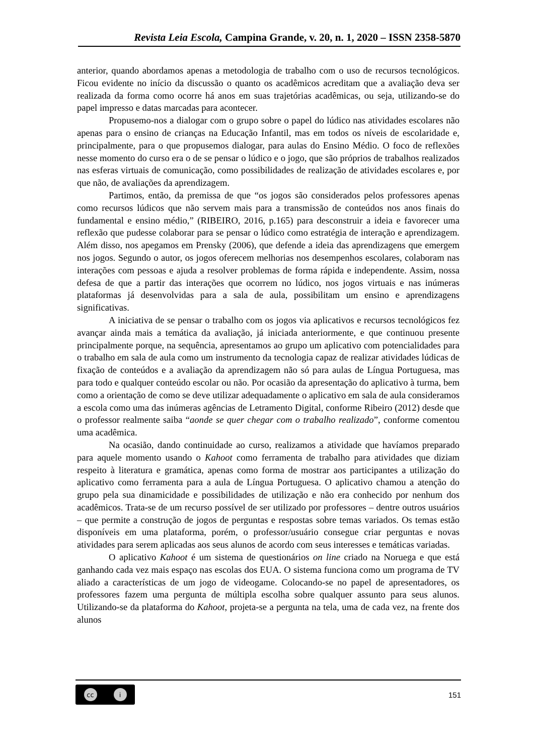Revista Leia Escola, Campina Grande, v. 20, n. 1, 2020 – ISSN 2358-5870
anterior, quando abordamos apenas a metodologia de trabalho com o uso de recursos tecnológicos. Ficou evidente no início da discussão o quanto os acadêmicos acreditam que a avaliação deva ser realizada da forma como ocorre há anos em suas trajetórias acadêmicas, ou seja, utilizando-se do papel impresso e datas marcadas para acontecer.
Propusemo-nos a dialogar com o grupo sobre o papel do lúdico nas atividades escolares não apenas para o ensino de crianças na Educação Infantil, mas em todos os níveis de escolaridade e, principalmente, para o que propusemos dialogar, para aulas do Ensino Médio. O foco de reflexões nesse momento do curso era o de se pensar o lúdico e o jogo, que são próprios de trabalhos realizados nas esferas virtuais de comunicação, como possibilidades de realização de atividades escolares e, por que não, de avaliações da aprendizagem.
Partimos, então, da premissa de que “os jogos são considerados pelos professores apenas como recursos lúdicos que não servem mais para a transmissão de conteúdos nos anos finais do fundamental e ensino médio,” (RIBEIRO, 2016, p.165) para desconstruir a ideia e favorecer uma reflexão que pudesse colaborar para se pensar o lúdico como estratégia de interação e aprendizagem. Além disso, nos apegamos em Prensky (2006), que defende a ideia das aprendizagens que emergem nos jogos. Segundo o autor, os jogos oferecem melhorias nos desempenhos escolares, colaboram nas interações com pessoas e ajuda a resolver problemas de forma rápida e independente. Assim, nossa defesa de que a partir das interações que ocorrem no lúdico, nos jogos virtuais e nas inúmeras plataformas já desenvolvidas para a sala de aula, possibilitam um ensino e aprendizagens significativas.
A iniciativa de se pensar o trabalho com os jogos via aplicativos e recursos tecnológicos fez avançar ainda mais a temática da avaliação, já iniciada anteriormente, e que continuou presente principalmente porque, na sequência, apresentamos ao grupo um aplicativo com potencialidades para o trabalho em sala de aula como um instrumento da tecnologia capaz de realizar atividades lúdicas de fixação de conteúdos e a avaliação da aprendizagem não só para aulas de Língua Portuguesa, mas para todo e qualquer conteúdo escolar ou não. Por ocasião da apresentação do aplicativo à turma, bem como a orientação de como se deve utilizar adequadamente o aplicativo em sala de aula consideramos a escola como uma das inúmeras agências de Letramento Digital, conforme Ribeiro (2012) desde que o professor realmente saiba “aonde se quer chegar com o trabalho realizado”, conforme comentou uma acadêmica.
Na ocasião, dando continuidade ao curso, realizamos a atividade que havíamos preparado para aquele momento usando o Kahoot como ferramenta de trabalho para atividades que diziam respeito à literatura e gramática, apenas como forma de mostrar aos participantes a utilização do aplicativo como ferramenta para a aula de Língua Portuguesa. O aplicativo chamou a atenção do grupo pela sua dinamicidade e possibilidades de utilização e não era conhecido por nenhum dos acadêmicos. Trata-se de um recurso possível de ser utilizado por professores – dentre outros usuários – que permite a construção de jogos de perguntas e respostas sobre temas variados. Os temas estão disponíveis em uma plataforma, porém, o professor/usuário consegue criar perguntas e novas atividades para serem aplicadas aos seus alunos de acordo com seus interesses e temáticas variadas.
O aplicativo Kahoot é um sistema de questionários on line criado na Noruega e que está ganhando cada vez mais espaço nas escolas dos EUA. O sistema funciona como um programa de TV aliado a características de um jogo de videogame. Colocando-se no papel de apresentadores, os professores fazem uma pergunta de múltipla escolha sobre qualquer assunto para seus alunos. Utilizando-se da plataforma do Kahoot, projeta-se a pergunta na tela, uma de cada vez, na frente dos alunos
cc i
151